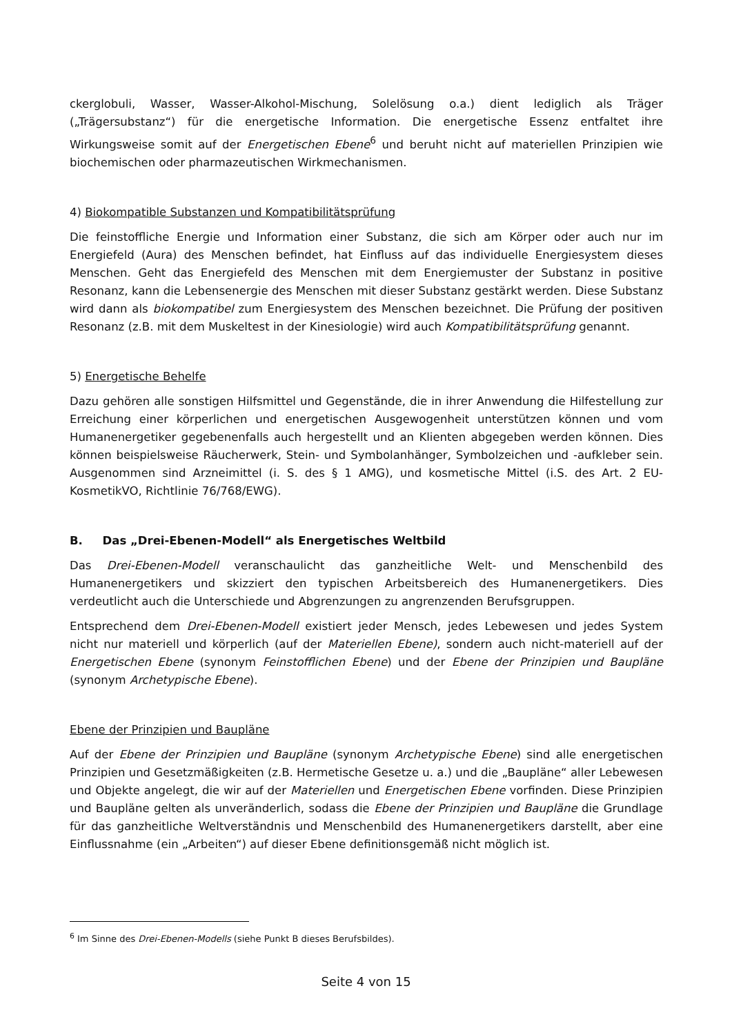ckerglobuli, Wasser, Wasser-Alkohol-Mischung, Solelösung o.a.) dient lediglich als Träger („Trägersubstanz“) für die energetische Information. Die energetische Essenz entfaltet ihre Wirkungsweise somit auf der Energetischen Ebene<sup>6</sup> und beruht nicht auf materiellen Prinzipien wie biochemischen oder pharmazeutischen Wirkmechanismen.
4) Biokompatible Substanzen und Kompatibilitätsprüfung
Die feinstoffliche Energie und Information einer Substanz, die sich am Körper oder auch nur im Energiefeld (Aura) des Menschen befindet, hat Einfluss auf das individuelle Energiesystem dieses Menschen. Geht das Energiefeld des Menschen mit dem Energiemuster der Substanz in positive Resonanz, kann die Lebensenergie des Menschen mit dieser Substanz gestärkt werden. Diese Substanz wird dann als biokompatibel zum Energiesystem des Menschen bezeichnet. Die Prüfung der positiven Resonanz (z.B. mit dem Muskeltest in der Kinesiologie) wird auch Kompatibilitätsprüfung genannt.
5) Energetische Behelfe
Dazu gehören alle sonstigen Hilfsmittel und Gegenstände, die in ihrer Anwendung die Hilfestellung zur Erreichung einer körperlichen und energetischen Ausgewogenheit unterstützen können und vom Humanenergetiker gegebenenfalls auch hergestellt und an Klienten abgegeben werden können. Dies können beispielsweise Räucherwerk, Stein- und Symbolanhänger, Symbolzeichen und -aufkleber sein. Ausgenommen sind Arzneimittel (i. S. des § 1 AMG), und kosmetische Mittel (i.S. des Art. 2 EU-KosmetikVO, Richtlinie 76/768/EWG).
B. Das „Drei-Ebenen-Modell“ als Energetisches Weltbild
Das Drei-Ebenen-Modell veranschaulicht das ganzheitliche Welt- und Menschenbild des Humanenergetikers und skizziert den typischen Arbeitsbereich des Humanenergetikers. Dies verdeutlicht auch die Unterschiede und Abgrenzungen zu angrenzenden Berufsgruppen.
Entsprechend dem Drei-Ebenen-Modell existiert jeder Mensch, jedes Lebewesen und jedes System nicht nur materiell und körperlich (auf der Materiellen Ebene), sondern auch nicht-materiell auf der Energetischen Ebene (synonym Feinstofflichen Ebene) und der Ebene der Prinzipien und Baupläne (synonym Archetypische Ebene).
Ebene der Prinzipien und Baupläne
Auf der Ebene der Prinzipien und Baupläne (synonym Archetypische Ebene) sind alle energetischen Prinzipien und Gesetzmäßigkeiten (z.B. Hermetische Gesetze u. a.) und die „Baupläne“ aller Lebewesen und Objekte angelegt, die wir auf der Materiellen und Energetischen Ebene vorfinden. Diese Prinzipien und Baupläne gelten als unveränderlich, sodass die Ebene der Prinzipien und Baupläne die Grundlage für das ganzheitliche Weltverständnis und Menschenbild des Humanenergetikers darstellt, aber eine Einflussnahme (ein „Arbeiten“) auf dieser Ebene definitionsgemäß nicht möglich ist.
<sup>6</sup> Im Sinne des Drei-Ebenen-Modells (siehe Punkt B dieses Berufsbildes).
Seite 4 von 15